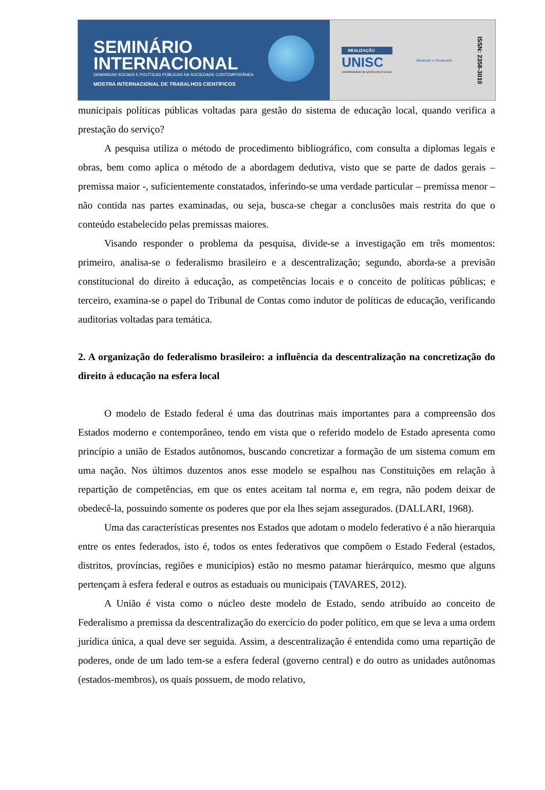SEMINÁRIO
INTERNACIONAL
DEMANDAS SOCIAIS E POLÍTICAS PÚBLICAS NA SOCIEDADE CONTEMPORÂNEA
MOSTRA INTERNACIONAL DE TRABALHOS CIENTÍFICOS
REALIZAÇÃO
UNISC
UNIVERSIDADE DE SANTA CRUZ DO SUL
Mestrado e Doutorado
ISSN: 2358-3010
municipais políticas públicas voltadas para gestão do sistema de educação local, quando verifica a prestação do serviço?
A pesquisa utiliza o método de procedimento bibliográfico, com consulta a diplomas legais e obras, bem como aplica o método de a abordagem dedutiva, visto que se parte de dados gerais – premissa maior -, suficientemente constatados, inferindo-se uma verdade particular – premissa menor – não contida nas partes examinadas, ou seja, busca-se chegar a conclusões mais restrita do que o conteúdo estabelecido pelas premissas maiores.
Visando responder o problema da pesquisa, divide-se a investigação em três momentos: primeiro, analisa-se o federalismo brasileiro e a descentralização; segundo, aborda-se a previsão constitucional do direito à educação, as competências locais e o conceito de políticas públicas; e terceiro, examina-se o papel do Tribunal de Contas como indutor de políticas de educação, verificando auditorias voltadas para temática.
2. A organização do federalismo brasileiro: a influência da descentralização na concretização do direito à educação na esfera local
O modelo de Estado federal é uma das doutrinas mais importantes para a compreensão dos Estados moderno e contemporâneo, tendo em vista que o referido modelo de Estado apresenta como princípio a união de Estados autônomos, buscando concretizar a formação de um sistema comum em uma nação. Nos últimos duzentos anos esse modelo se espalhou nas Constituições em relação à repartição de competências, em que os entes aceitam tal norma e, em regra, não podem deixar de obedecê-la, possuindo somente os poderes que por ela lhes sejam assegurados. (DALLARI, 1968).
Uma das características presentes nos Estados que adotam o modelo federativo é a não hierarquia entre os entes federados, isto é, todos os entes federativos que compõem o Estado Federal (estados, distritos, províncias, regiões e municípios) estão no mesmo patamar hierárquico, mesmo que alguns pertençam à esfera federal e outros as estaduais ou municipais (TAVARES, 2012).
A União é vista como o núcleo deste modelo de Estado, sendo atribuído ao conceito de Federalismo a premissa da descentralização do exercício do poder político, em que se leva a uma ordem jurídica única, a qual deve ser seguida. Assim, a descentralização é entendida como uma repartição de poderes, onde de um lado tem-se a esfera federal (governo central) e do outro as unidades autônomas (estados-membros), os quais possuem, de modo relativo,